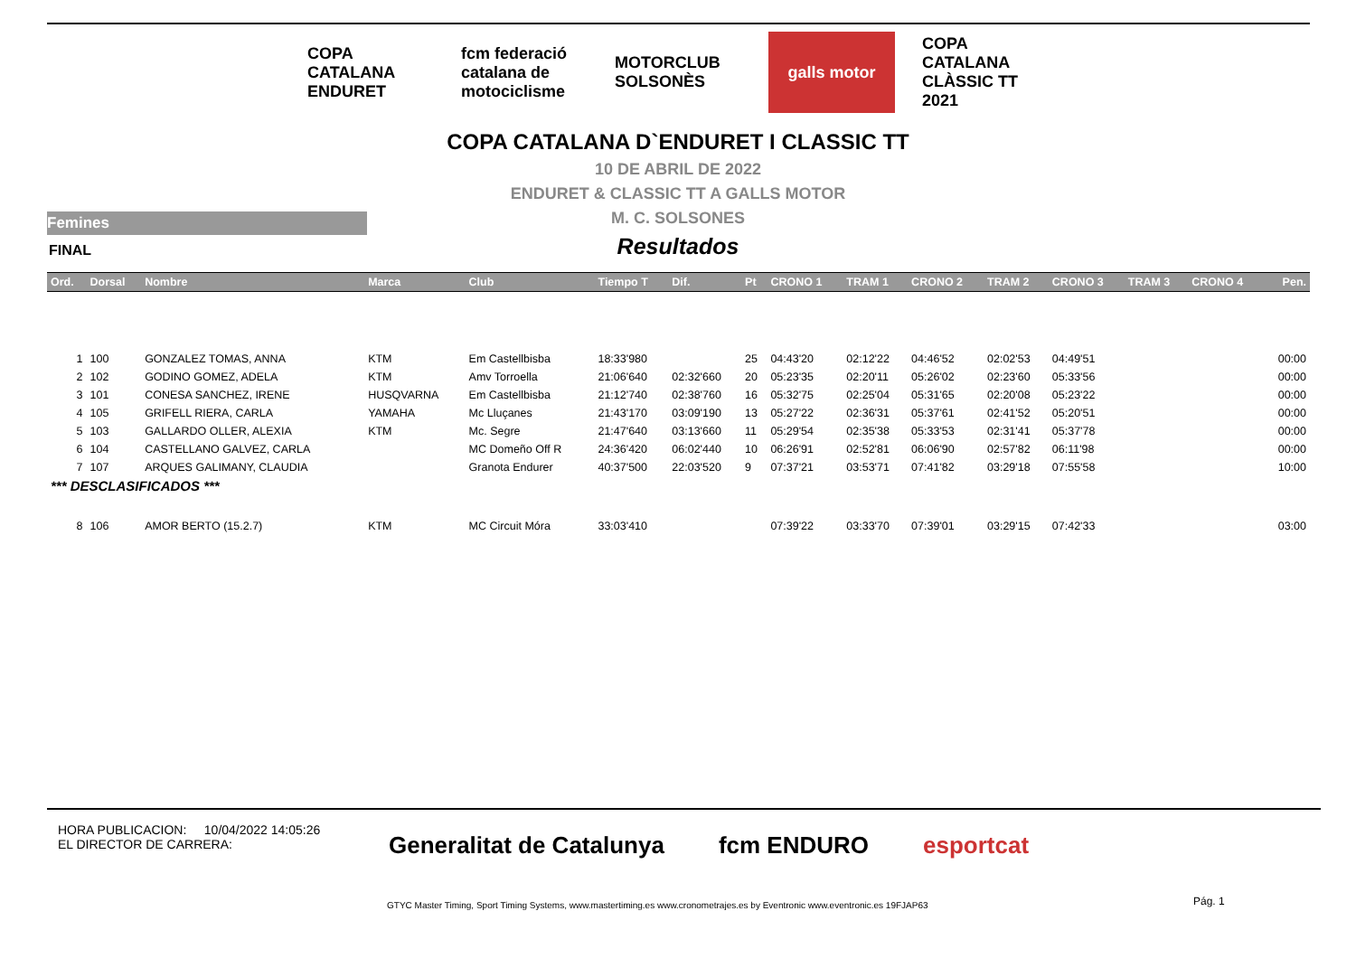COPA CATALANA ENDURET
fcm federació catalana de motociclisme
MOTORCLUB SOLSONÈS
galls motor COPA CATALANA CLÀSSIC TT 2021
COPA CATALANA D`ENDURET I CLASSIC TT
10 DE ABRIL DE 2022
ENDURET & CLASSIC TT A GALLS MOTOR
M. C. SOLSONES
Resultados
Femines
FINAL
| Ord. | Dorsal | Nombre | Marca | Club | Tiempo T | Dif. | Pt | CRONO 1 | TRAM 1 | CRONO 2 | TRAM 2 | CRONO 3 | TRAM 3 | CRONO 4 | Pen. |
| --- | --- | --- | --- | --- | --- | --- | --- | --- | --- | --- | --- | --- | --- | --- | --- |
| 1 | 100 | GONZALEZ TOMAS, ANNA | KTM | Em Castellbisba | 18:33'980 | | 25 | 04:43'20 | 02:12'22 | 04:46'52 | 02:02'53 | 04:49'51 | | | 00:00 |
| 2 | 102 | GODINO GOMEZ, ADELA | KTM | Amv Torroella | 21:06'640 | 02:32'660 | 20 | 05:23'35 | 02:20'11 | 05:26'02 | 02:23'60 | 05:33'56 | | | 00:00 |
| 3 | 101 | CONESA SANCHEZ, IRENE | HUSQVARNA | Em Castellbisba | 21:12'740 | 02:38'760 | 16 | 05:32'75 | 02:25'04 | 05:31'65 | 02:20'08 | 05:23'22 | | | 00:00 |
| 4 | 105 | GRIFELL RIERA, CARLA | YAMAHA | Mc Lluçanes | 21:43'170 | 03:09'190 | 13 | 05:27'22 | 02:36'31 | 05:37'61 | 02:41'52 | 05:20'51 | | | 00:00 |
| 5 | 103 | GALLARDO OLLER, ALEXIA | KTM | Mc. Segre | 21:47'640 | 03:13'660 | 11 | 05:29'54 | 02:35'38 | 05:33'53 | 02:31'41 | 05:37'78 | | | 00:00 |
| 6 | 104 | CASTELLANO GALVEZ, CARLA | | MC Domeño Off R | 24:36'420 | 06:02'440 | 10 | 06:26'91 | 02:52'81 | 06:06'90 | 02:57'82 | 06:11'98 | | | 00:00 |
| 7 | 107 | ARQUES GALIMANY, CLAUDIA | | Granota Endurer | 40:37'500 | 22:03'520 | 9 | 07:37'21 | 03:53'71 | 07:41'82 | 03:29'18 | 07:55'58 | | | 10:00 |
| *** DESCLASIFICADOS *** | | | | | | | | | | | | | | | |
| 8 | 106 | AMOR BERTO (15.2.7) | KTM | MC Circuit Móra | 33:03'410 | | | 07:39'22 | 03:33'70 | 07:39'01 | 03:29'15 | 07:42'33 | | | 03:00 |
HORA PUBLICACION: 10/04/2022 14:05:26
EL DIRECTOR DE CARRERA:
Generalitat de Catalunya fcm ENDURO esportcat
GTYC Master Timing, Sport Timing Systems, www.mastertiming.es www.cronometrajes.es by Eventronic www.eventronic.es 19FJAP63
Pág. 1